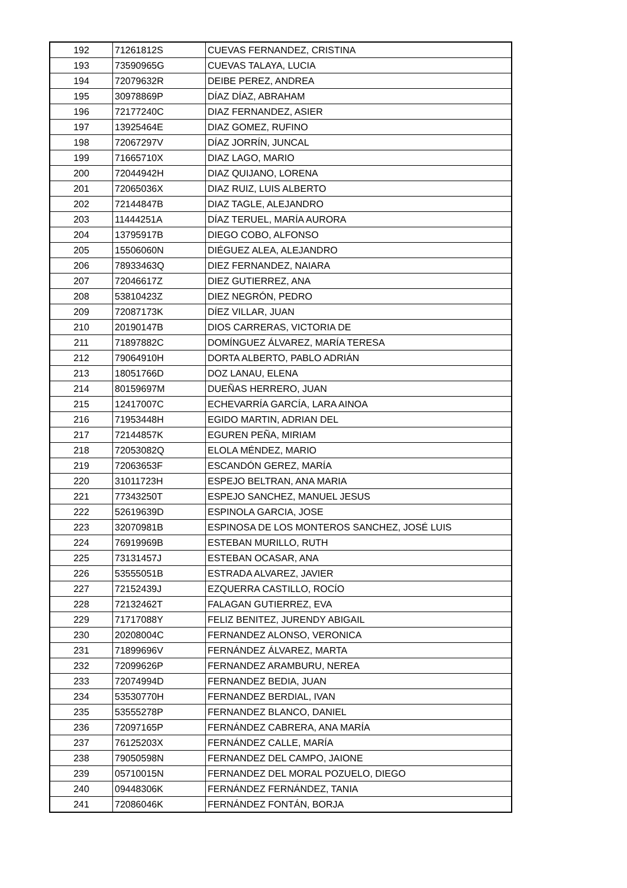| 192 | 71261812S | CUEVAS FERNANDEZ, CRISTINA |
| 193 | 73590965G | CUEVAS TALAYA, LUCIA |
| 194 | 72079632R | DEIBE PEREZ, ANDREA |
| 195 | 30978869P | DÍAZ DÍAZ, ABRAHAM |
| 196 | 72177240C | DIAZ FERNANDEZ, ASIER |
| 197 | 13925464E | DIAZ GOMEZ, RUFINO |
| 198 | 72067297V | DÍAZ JORRÍN, JUNCAL |
| 199 | 71665710X | DIAZ LAGO, MARIO |
| 200 | 72044942H | DIAZ QUIJANO, LORENA |
| 201 | 72065036X | DIAZ RUIZ, LUIS ALBERTO |
| 202 | 72144847B | DIAZ TAGLE, ALEJANDRO |
| 203 | 11444251A | DÍAZ TERUEL, MARÍA AURORA |
| 204 | 13795917B | DIEGO COBO, ALFONSO |
| 205 | 15506060N | DIÉGUEZ ALEA, ALEJANDRO |
| 206 | 78933463Q | DIEZ FERNANDEZ, NAIARA |
| 207 | 72046617Z | DIEZ GUTIERREZ, ANA |
| 208 | 53810423Z | DIEZ NEGRÓN, PEDRO |
| 209 | 72087173K | DÍEZ VILLAR, JUAN |
| 210 | 20190147B | DIOS CARRERAS, VICTORIA DE |
| 211 | 71897882C | DOMÍNGUEZ ÁLVAREZ, MARÍA TERESA |
| 212 | 79064910H | DORTA ALBERTO, PABLO ADRIÁN |
| 213 | 18051766D | DOZ LANAU, ELENA |
| 214 | 80159697M | DUEÑAS HERRERO, JUAN |
| 215 | 12417007C | ECHEVARRÍA GARCÍA, LARA AINOA |
| 216 | 71953448H | EGIDO MARTIN, ADRIAN DEL |
| 217 | 72144857K | EGUREN PEÑA, MIRIAM |
| 218 | 72053082Q | ELOLA MÉNDEZ, MARIO |
| 219 | 72063653F | ESCANDÓN GEREZ, MARÍA |
| 220 | 31011723H | ESPEJO BELTRAN, ANA MARIA |
| 221 | 77343250T | ESPEJO SANCHEZ, MANUEL JESUS |
| 222 | 52619639D | ESPINOLA GARCIA, JOSE |
| 223 | 32070981B | ESPINOSA DE LOS MONTEROS SANCHEZ, JOSÉ LUIS |
| 224 | 76919969B | ESTEBAN MURILLO, RUTH |
| 225 | 73131457J | ESTEBAN OCASAR, ANA |
| 226 | 53555051B | ESTRADA ALVAREZ, JAVIER |
| 227 | 72152439J | EZQUERRA CASTILLO, ROCÍO |
| 228 | 72132462T | FALAGAN GUTIERREZ, EVA |
| 229 | 71717088Y | FELIZ BENITEZ, JURENDY ABIGAIL |
| 230 | 20208004C | FERNANDEZ ALONSO, VERONICA |
| 231 | 71899696V | FERNÁNDEZ ÁLVAREZ, MARTA |
| 232 | 72099626P | FERNANDEZ ARAMBURU, NEREA |
| 233 | 72074994D | FERNANDEZ BEDIA, JUAN |
| 234 | 53530770H | FERNANDEZ BERDIAL, IVAN |
| 235 | 53555278P | FERNANDEZ BLANCO, DANIEL |
| 236 | 72097165P | FERNÁNDEZ CABRERA, ANA MARÍA |
| 237 | 76125203X | FERNÁNDEZ CALLE, MARÍA |
| 238 | 79050598N | FERNANDEZ DEL CAMPO, JAIONE |
| 239 | 05710015N | FERNANDEZ DEL MORAL POZUELO, DIEGO |
| 240 | 09448306K | FERNÁNDEZ FERNÁNDEZ, TANIA |
| 241 | 72086046K | FERNÁNDEZ FONTÁN, BORJA |